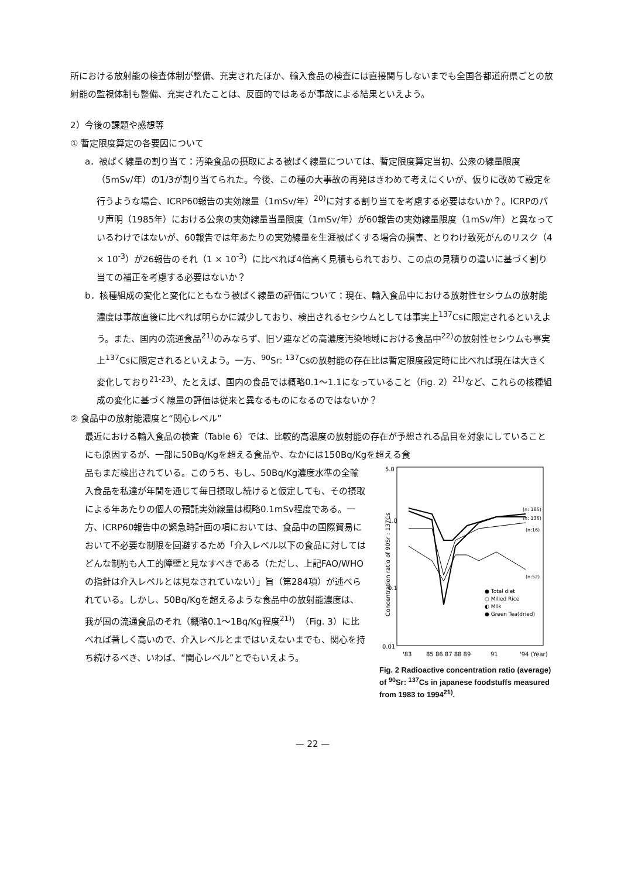所における放射能の検査体制が整備、充実されたほか、輸入食品の検査には直接関与しないまでも全国各都道府県ごとの放射能の監視体制も整備、充実されたことは、反面的ではあるが事故による結果といえよう。
2）今後の課題や感想等
① 暫定限度算定の各要因について
a．被ばく線量の割り当て：汚染食品の摂取による被ばく線量については、暫定限度算定当初、公衆の線量限度（5mSv/年）の1/3が割り当てられた。今後、この種の大事故の再発はきわめて考えにくいが、仮りに改めて設定を行うような場合、ICRP60報告の実効線量（1mSv/年）<sup>20)</sup>に対する割り当てを考慮する必要はないか？。ICRPのパリ声明（1985年）における公衆の実効線量当量限度（1mSv/年）が60報告の実効線量限度（1mSv/年）と異なっているわけではないが、60報告では年あたりの実効線量を生涯被ばくする場合の損害、とりわけ致死がんのリスク（4 × 10<sup>-3</sup>）が26報告のそれ（1 × 10<sup>-3</sup>）に比べれば4倍高く見積もられており、この点の見積りの違いに基づく割り当ての補正を考慮する必要はないか？
b．核種組成の変化と変化にともなう被ばく線量の評価について：現在、輸入食品中における放射性セシウムの放射能濃度は事故直後に比べれば明らかに減少しており、検出されるセシウムとしては事実上<sup>137</sup>Csに限定されるといえよう。また、国内の流通食品<sup>21)</sup>のみならず、旧ソ連などの高濃度汚染地域における食品中<sup>22)</sup>の放射性セシウムも事実上<sup>137</sup>Csに限定されるといえよう。一方、<sup>90</sup>Sr: <sup>137</sup>Csの放射能の存在比は暫定限度設定時に比べれば現在は大きく変化しており<sup>21-23)</sup>、たとえば、国内の食品では概略0.1～1.1になっていること（Fig. 2）<sup>21)</sup>など、これらの核種組成の変化に基づく線量の評価は従来と異なるものになるのではないか？
② 食品中の放射能濃度と“関心レベル”
最近における輸入食品の検査（Table 6）では、比較的高濃度の放射能の存在が予想される品目を対象にしていることにも原因するが、一部に50Bq/Kgを超える食品や、なかには150Bq/Kgを超える食
品もまだ検出されている。このうち、もし、50Bq/Kg濃度水準の全輸入食品を私達が年間を通じて毎日摂取し続けると仮定しても、その摂取による年あたりの個人の預託実効線量は概略0.1mSv程度である。一方、ICRP60報告中の緊急時計画の項においては、食品中の国際貿易において不必要な制限を回避するため「介入レベル以下の食品に対してはどんな制約も人工的障壁と見なすべきである（ただし、上記FAO/WHOの指針は介入レベルとは見なされていない）」旨（第284項）が述べられている。しかし、50Bq/Kgを超えるような食品中の放射能濃度は、我が国の流通食品のそれ（概略0.1～1Bq/Kg程度<sup>21)</sup>）（Fig. 3）に比べれば著しく高いので、介入レベルとまではいえないまでも、関心を持ち続けるべき、いわば、“関心レベル”とでもいえよう。
5.0
1.0
0.1
0.01
Concentration ratio of 90Sr : 137Cs
(n: 186)
(n: 136)
(n:16)
(n:52)
● Total diet
○ Milled Rice
◐ Milk
● Green Tea(dried)
'83
85 86 87 88 89
91
'94 (Year)
Fig. 2 Radioactive concentration ratio (average) of <sup>90</sup>Sr: <sup>137</sup>Cs in japanese foodstuffs measured from 1983 to 1994<sup>21)</sup>.
— 22 —